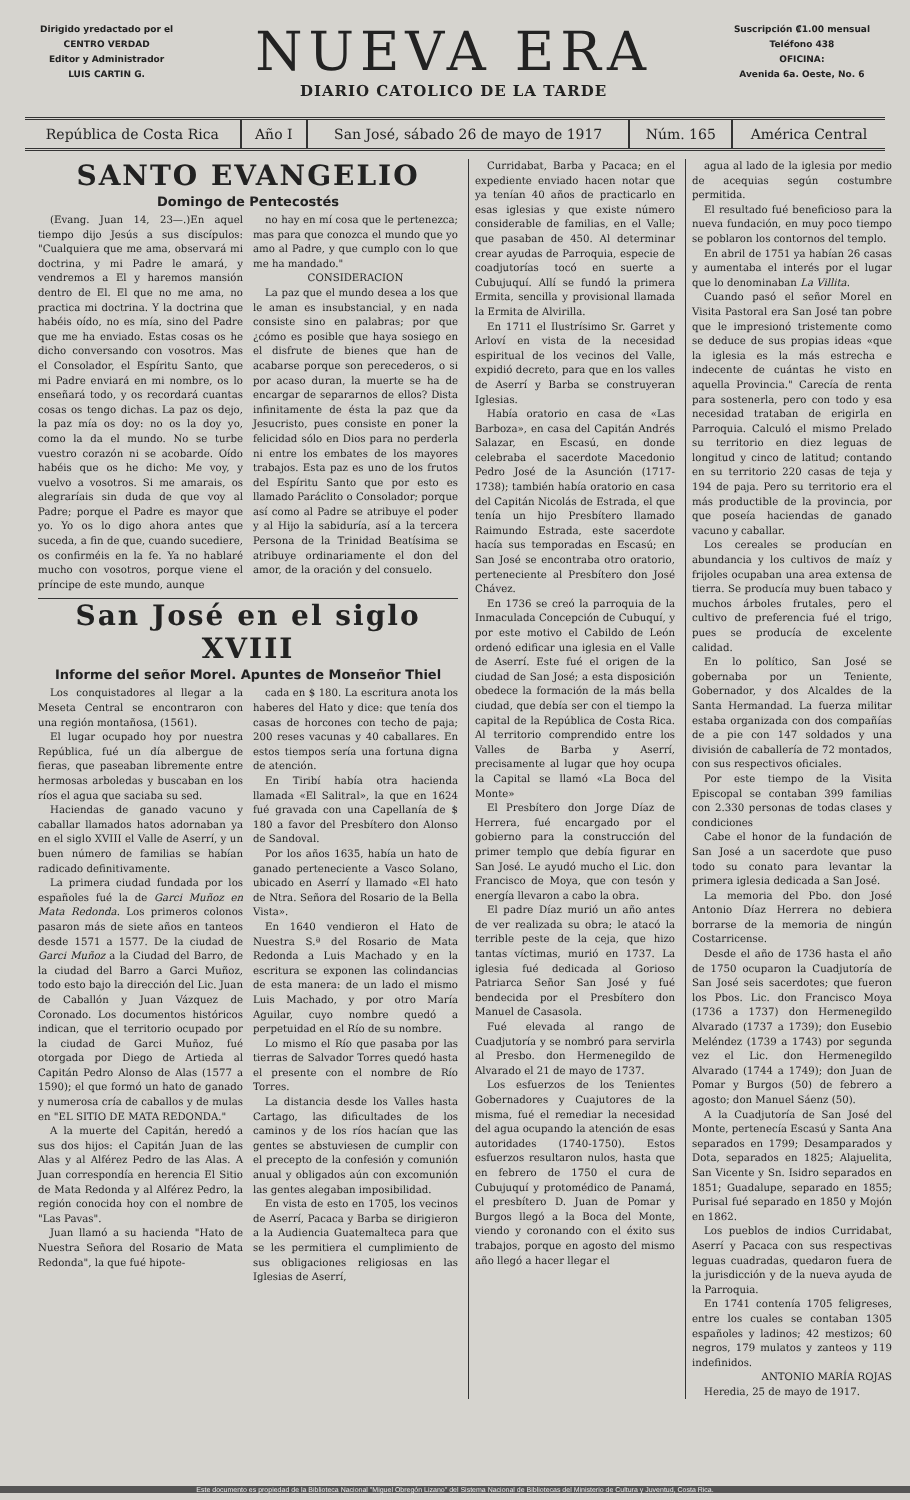Dirigido yredactado por el
CENTRO VERDAD
Editor y Administrador
LUIS CARTIN G.
NUEVA ERA
DIARIO CATOLICO DE LA TARDE
Suscripción ₡1.00 mensual
Teléfono 438
OFICINA:
Avenida 6a. Oeste, No. 6
| República de Costa Rica | Año I | San José, sábado 26 de mayo de 1917 | Núm. 165 | América Central |
SANTO EVANGELIO
Domingo de Pentecostés
(Evang. Juan 14, 23—.)En aquel tiempo dijo Jesús a sus discípulos: "Cualquiera que me ama, observará mi doctrina, y mi Padre le amará, y vendremos a El y haremos mansión dentro de El. El que no me ama, no practica mi doctrina. Y la doctrina que habéis oído, no es mía, sino del Padre que me ha enviado. Estas cosas os he dicho conversando con vosotros. Mas el Consolador, el Espíritu Santo, que mi Padre enviará en mi nombre, os lo enseñará todo, y os recordará cuantas cosas os tengo dichas. La paz os dejo, la paz mía os doy: no os la doy yo, como la da el mundo. No se turbe vuestro corazón ni se acobarde. Oído habéis que os he dicho: Me voy, y vuelvo a vosotros. Si me amarais, os alegraríais sin duda de que voy al Padre; porque el Padre es mayor que yo. Yo os lo digo ahora antes que suceda, a fin de que, cuando sucediere, os confirméis en la fe. Ya no hablaré mucho con vosotros, porque viene el príncipe de este mundo, aunque
no hay en mí cosa que le pertenezca; mas para que conozca el mundo que yo amo al Padre, y que cumplo con lo que me ha mandado."
CONSIDERACION
La paz que el mundo desea a los que le aman es insubstancial, y en nada consiste sino en palabras; por que ¿cómo es posible que haya sosiego en el disfrute de bienes que han de acabarse porque son perecederos, o si por acaso duran, la muerte se ha de encargar de separarnos de ellos? Dista infinitamente de ésta la paz que da Jesucristo, pues consiste en poner la felicidad sólo en Dios para no perderla ni entre los embates de los mayores trabajos. Esta paz es uno de los frutos del Espíritu Santo que por esto es llamado Paráclito o Consolador; porque así como al Padre se atribuye el poder y al Hijo la sabiduría, así a la tercera Persona de la Trinidad Beatísima se atribuye ordinariamente el don del amor, de la oración y del consuelo.
San José en el siglo XVIII
Informe del señor Morel. Apuntes de Monseñor Thiel
Los conquistadores al llegar a la Meseta Central se encontraron con una región montañosa, (1561).
El lugar ocupado hoy por nuestra República, fué un día albergue de fieras, que paseaban libremente entre hermosas arboledas y buscaban en los ríos el agua que saciaba su sed.
Haciendas de ganado vacuno y caballar llamados hatos adornaban ya en el siglo XVIII el Valle de Aserrí, y un buen número de familias se habían radicado definitivamente.
La primera ciudad fundada por los españoles fué la de Garci Muñoz en Mata Redonda. Los primeros colonos pasaron más de siete años en tanteos desde 1571 a 1577. De la ciudad de Garci Muñoz a la Ciudad del Barro, de la ciudad del Barro a Garci Muñoz, todo esto bajo la dirección del Lic. Juan de Caballón y Juan Vázquez de Coronado. Los documentos históricos indican, que el territorio ocupado por la ciudad de Garci Muñoz, fué otorgada por Diego de Artieda al Capitán Pedro Alonso de Alas (1577 a 1590); el que formó un hato de ganado y numerosa cría de caballos y de mulas en "EL SITIO DE MATA REDONDA."
A la muerte del Capitán, heredó a sus dos hijos: el Capitán Juan de las Alas y al Alférez Pedro de las Alas. A Juan correspondía en herencia El Sitio de Mata Redonda y al Alférez Pedro, la región conocida hoy con el nombre de "Las Pavas".
Juan llamó a su hacienda "Hato de Nuestra Señora del Rosario de Mata Redonda", la que fué hipote-
cada en $ 180. La escritura anota los haberes del Hato y dice: que tenía dos casas de horcones con techo de paja; 200 reses vacunas y 40 caballares. En estos tiempos sería una fortuna digna de atención.
En Tiribí había otra hacienda llamada «El Salitral», la que en 1624 fué gravada con una Capellanía de $ 180 a favor del Presbítero don Alonso de Sandoval.
Por los años 1635, había un hato de ganado perteneciente a Vasco Solano, ubicado en Aserrí y llamado «El hato de Ntra. Señora del Rosario de la Bella Vista».
En 1640 vendieron el Hato de Nuestra S.ª del Rosario de Mata Redonda a Luis Machado y en la escritura se exponen las colindancias de esta manera: de un lado el mismo Luis Machado, y por otro María Aguilar, cuyo nombre quedó a perpetuidad en el Río de su nombre.
Lo mismo el Río que pasaba por las tierras de Salvador Torres quedó hasta el presente con el nombre de Río Torres.
La distancia desde los Valles hasta Cartago, las dificultades de los caminos y de los ríos hacían que las gentes se abstuviesen de cumplir con el precepto de la confesión y comunión anual y obligados aún con excomunión las gentes alegaban imposibilidad.
En vista de esto en 1705, los vecinos de Aserrí, Pacaca y Barba se dirigieron a la Audiencia Guatemalteca para que se les permitiera el cumplimiento de sus obligaciones religiosas en las Iglesias de Aserrí,
Curridabat, Barba y Pacaca; en el expediente enviado hacen notar que ya tenían 40 años de practicarlo en esas iglesias y que existe número considerable de familias, en el Valle; que pasaban de 450. Al determinar crear ayudas de Parroquia, especie de coadjutorías tocó en suerte a Cubujuquí. Allí se fundó la primera Ermita, sencilla y provisional llamada la Ermita de Alvirilla.
En 1711 el Ilustrísimo Sr. Garret y Arloví en vista de la necesidad espiritual de los vecinos del Valle, expidió decreto, para que en los valles de Aserrí y Barba se construyeran Iglesias.
Había oratorio en casa de «Las Barboza», en casa del Capitán Andrés Salazar, en Escasú, en donde celebraba el sacerdote Macedonio Pedro José de la Asunción (1717-1738); también había oratorio en casa del Capitán Nicolás de Estrada, el que tenía un hijo Presbítero llamado Raimundo Estrada, este sacerdote hacía sus temporadas en Escasú; en San José se encontraba otro oratorio, perteneciente al Presbítero don José Chávez.
En 1736 se creó la parroquia de la Inmaculada Concepción de Cubuquí, y por este motivo el Cabildo de León ordenó edificar una iglesia en el Valle de Aserrí. Este fué el origen de la ciudad de San José; a esta disposición obedece la formación de la más bella ciudad, que debía ser con el tiempo la capital de la República de Costa Rica. Al territorio comprendido entre los Valles de Barba y Aserrí, precisamente al lugar que hoy ocupa la Capital se llamó «La Boca del Monte»
El Presbítero don Jorge Díaz de Herrera, fué encargado por el gobierno para la construcción del primer templo que debía figurar en San José. Le ayudó mucho el Lic. don Francisco de Moya, que con tesón y energía llevaron a cabo la obra.
El padre Díaz murió un año antes de ver realizada su obra; le atacó la terrible peste de la ceja, que hizo tantas víctimas, murió en 1737. La iglesia fué dedicada al Gorioso Patriarca Señor San José y fué bendecida por el Presbítero don Manuel de Casasola.
Fué elevada al rango de Cuadjutoría y se nombró para servirla al Presbo. don Hermenegildo de Alvarado el 21 de mayo de 1737.
Los esfuerzos de los Tenientes Gobernadores y Cuajutores de la misma, fué el remediar la necesidad del agua ocupando la atención de esas autoridades (1740-1750). Estos esfuerzos resultaron nulos, hasta que en febrero de 1750 el cura de Cubujuquí y protomédico de Panamá, el presbítero D. Juan de Pomar y Burgos llegó a la Boca del Monte, viendo y coronando con el éxito sus trabajos, porque en agosto del mismo año llegó a hacer llegar el
agua al lado de la iglesia por medio de acequias según costumbre permitida.
El resultado fué beneficioso para la nueva fundación, en muy poco tiempo se poblaron los contornos del templo.
En abril de 1751 ya habían 26 casas y aumentaba el interés por el lugar que lo denominaban La Villita.
Cuando pasó el señor Morel en Visita Pastoral era San José tan pobre que le impresionó tristemente como se deduce de sus propias ideas «que la iglesia es la más estrecha e indecente de cuántas he visto en aquella Provincia." Carecía de renta para sostenerla, pero con todo y esa necesidad trataban de erigirla en Parroquia. Calculó el mismo Prelado su territorio en diez leguas de longitud y cinco de latitud; contando en su territorio 220 casas de teja y 194 de paja. Pero su territorio era el más productible de la provincia, por que poseía haciendas de ganado vacuno y caballar.
Los cereales se producían en abundancia y los cultivos de maíz y frijoles ocupaban una area extensa de tierra. Se producía muy buen tabaco y muchos árboles frutales, pero el cultivo de preferencia fué el trigo, pues se producía de excelente calidad.
En lo político, San José se gobernaba por un Teniente, Gobernador, y dos Alcaldes de la Santa Hermandad. La fuerza militar estaba organizada con dos compañías de a pie con 147 soldados y una división de caballería de 72 montados, con sus respectivos oficiales.
Por este tiempo de la Visita Episcopal se contaban 399 familias con 2.330 personas de todas clases y condiciones
Cabe el honor de la fundación de San José a un sacerdote que puso todo su conato para levantar la primera iglesia dedicada a San José.
La memoria del Pbo. don José Antonio Díaz Herrera no debiera borrarse de la memoria de ningún Costarricense.
Desde el año de 1736 hasta el año de 1750 ocuparon la Cuadjutoría de San José seis sacerdotes; que fueron los Pbos. Lic. don Francisco Moya (1736 a 1737) don Hermenegildo Alvarado (1737 a 1739); don Eusebio Meléndez (1739 a 1743) por segunda vez el Lic. don Hermenegildo Alvarado (1744 a 1749); don Juan de Pomar y Burgos (50) de febrero a agosto; don Manuel Sáenz (50).
A la Cuadjutoría de San José del Monte, pertenecía Escasú y Santa Ana separados en 1799; Desamparados y Dota, separados en 1825; Alajuelita, San Vicente y Sn. Isidro separados en 1851; Guadalupe, separado en 1855; Purisal fué separado en 1850 y Mojón en 1862.
Los pueblos de indios Curridabat, Aserrí y Pacaca con sus respectivas leguas cuadradas, quedaron fuera de la jurisdicción y de la nueva ayuda de la Parroquia.
En 1741 contenía 1705 feligreses, entre los cuales se contaban 1305 españoles y ladinos; 42 mestizos; 60 negros, 179 mulatos y zanteos y 119 indefinidos.
ANTONIO MARÍA ROJAS
Heredia, 25 de mayo de 1917.
Este documento es propiedad de la Biblioteca Nacional "Miguel Obregón Lizano" del Sistema Nacional de Bibliotecas del Ministerio de Cultura y Juventud, Costa Rica.